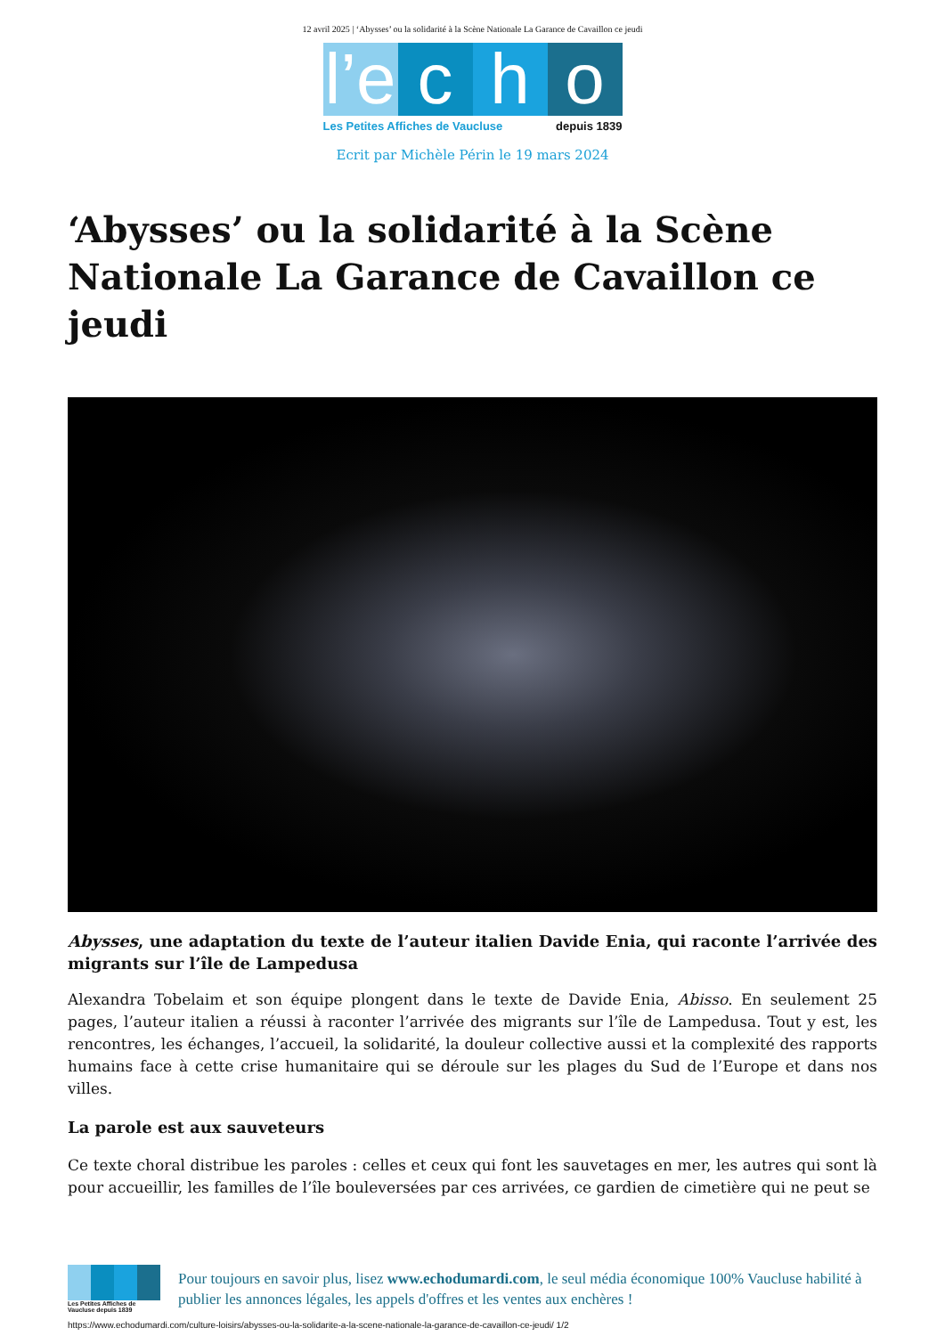12 avril 2025 | ‘Abysses’ ou la solidarité à la Scène Nationale La Garance de Cavaillon ce jeudi
l’e c h o
Les Petites Affiches de Vaucluse depuis 1839
Ecrit par Michèle Périn le 19 mars 2024
‘Abysses’ ou la solidarité à la Scène Nationale La Garance de Cavaillon ce jeudi
Abysses, une adaptation du texte de l’auteur italien Davide Enia, qui raconte l’arrivée des migrants sur l’île de Lampedusa
Alexandra Tobelaim et son équipe plongent dans le texte de Davide Enia, Abisso. En seulement 25 pages, l’auteur italien a réussi à raconter l’arrivée des migrants sur l’île de Lampedusa. Tout y est, les rencontres, les échanges, l’accueil, la solidarité, la douleur collective aussi et la complexité des rapports humains face à cette crise humanitaire qui se déroule sur les plages du Sud de l’Europe et dans nos villes.
La parole est aux sauveteurs
Ce texte choral distribue les paroles : celles et ceux qui font les sauvetages en mer, les autres qui sont là pour accueillir, les familles de l’île bouleversées par ces arrivées, ce gardien de cimetière qui ne peut se
Les Petites Affiches de Vaucluse depuis 1839
Pour toujours en savoir plus, lisez www.echodumardi.com, le seul média économique 100% Vaucluse habilité à publier les annonces légales, les appels d'offres et les ventes aux enchères !
https://www.echodumardi.com/culture-loisirs/abysses-ou-la-solidarite-a-la-scene-nationale-la-garance-de-cavaillon-ce-jeudi/ 1/2